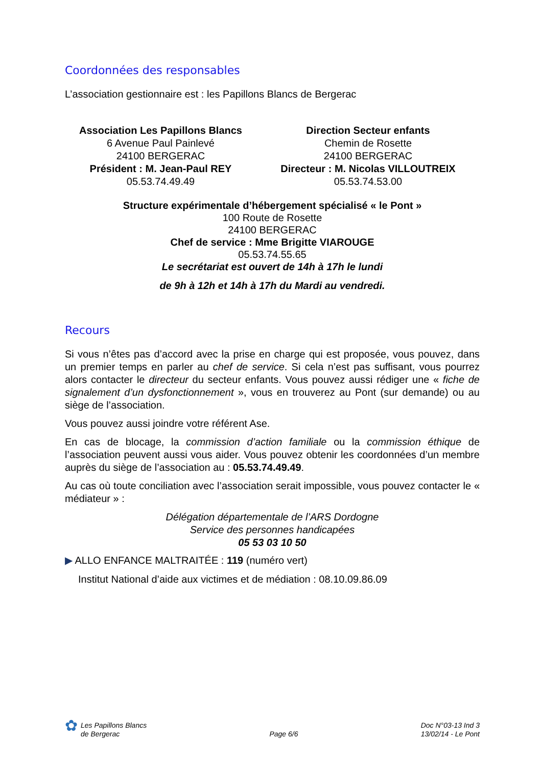Coordonnées des responsables
L’association gestionnaire est : les Papillons Blancs de Bergerac
Association Les Papillons Blancs
6 Avenue Paul Painlevé
24100 BERGERAC
Président : M. Jean-Paul REY
05.53.74.49.49
Direction Secteur enfants
Chemin de Rosette
24100 BERGERAC
Directeur : M. Nicolas VILLOUTREIX
05.53.74.53.00
Structure expérimentale d’hébergement spécialisé « le Pont »
100 Route de Rosette
24100 BERGERAC
Chef de service : Mme Brigitte VIAROUGE
05.53.74.55.65
Le secrétariat est ouvert de 14h à 17h le lundi
de 9h à 12h et 14h à 17h du Mardi au vendredi.
Recours
Si vous n’êtes pas d’accord avec la prise en charge qui est proposée, vous pouvez, dans un premier temps en parler au chef de service. Si cela n’est pas suffisant, vous pourrez alors contacter le directeur du secteur enfants. Vous pouvez aussi rédiger une « fiche de signalement d’un dysfonctionnement », vous en trouverez au Pont (sur demande) ou au siège de l’association.
Vous pouvez aussi joindre votre référent Ase.
En cas de blocage, la commission d’action familiale ou la commission éthique de l’association peuvent aussi vous aider. Vous pouvez obtenir les coordonnées d’un membre auprès du siège de l’association au : 05.53.74.49.49.
Au cas où toute conciliation avec l’association serait impossible, vous pouvez contacter le « médiateur » :
Délégation départementale de l’ARS Dordogne
Service des personnes handicapées
05 53 03 10 50
▶ ALLO ENFANCE MALTRAITÉE : 119 (numéro vert)
Institut National d’aide aux victimes et de médiation : 08.10.09.86.09
✿
Les Papillons Blancs
de Bergerac
Page 6/6
Doc N°03-13 Ind 3
13/02/14 - Le Pont